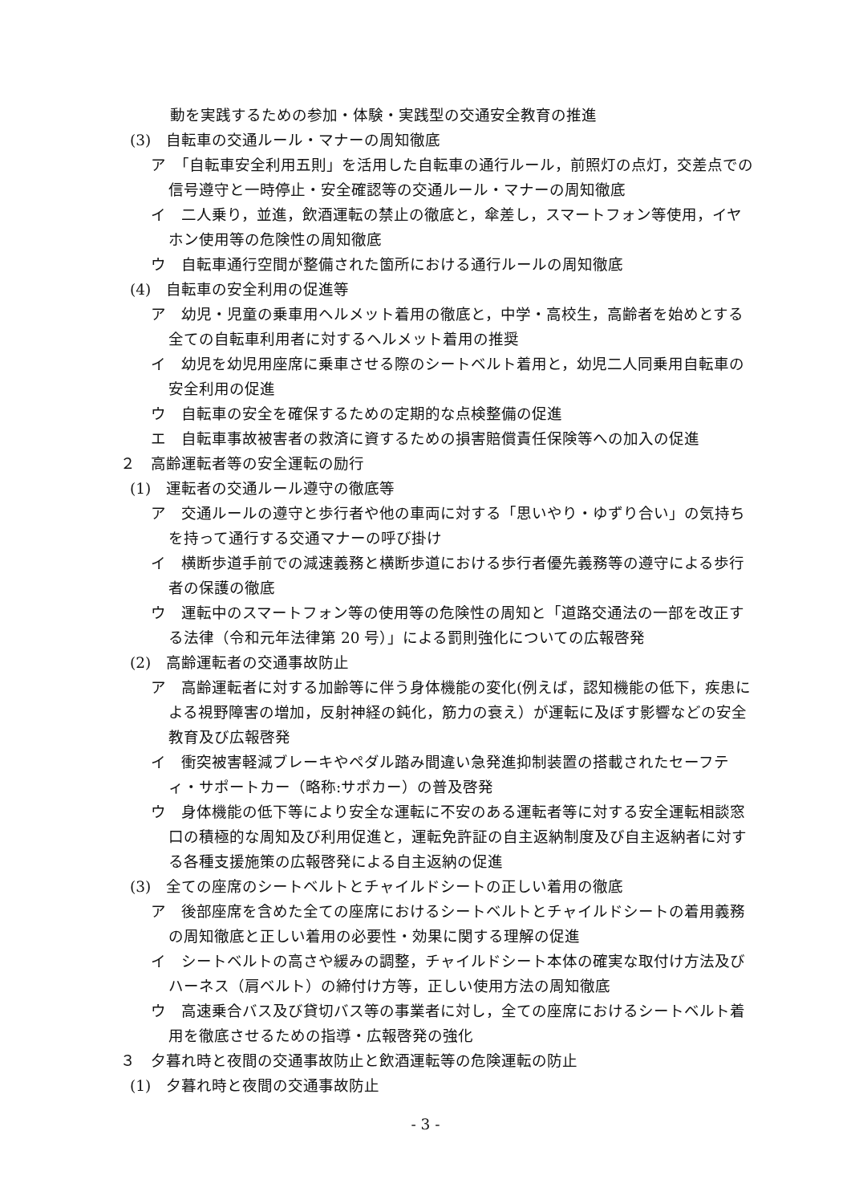動を実践するための参加・体験・実践型の交通安全教育の推進
(3)　自転車の交通ルール・マナーの周知徹底
ア　「自転車安全利用五則」を活用した自転車の通行ルール，前照灯の点灯，交差点での信号遵守と一時停止・安全確認等の交通ルール・マナーの周知徹底
イ　二人乗り，並進，飲酒運転の禁止の徹底と，傘差し，スマートフォン等使用，イヤホン使用等の危険性の周知徹底
ウ　自転車通行空間が整備された箇所における通行ルールの周知徹底
(4)　自転車の安全利用の促進等
ア　幼児・児童の乗車用ヘルメット着用の徹底と，中学・高校生，高齢者を始めとする全ての自転車利用者に対するヘルメット着用の推奨
イ　幼児を幼児用座席に乗車させる際のシートベルト着用と，幼児二人同乗用自転車の安全利用の促進
ウ　自転車の安全を確保するための定期的な点検整備の促進
エ　自転車事故被害者の救済に資するための損害賠償責任保険等への加入の促進
２　高齢運転者等の安全運転の励行
(1)　運転者の交通ルール遵守の徹底等
ア　交通ルールの遵守と歩行者や他の車両に対する「思いやり・ゆずり合い」の気持ちを持って通行する交通マナーの呼び掛け
イ　横断歩道手前での減速義務と横断歩道における歩行者優先義務等の遵守による歩行者の保護の徹底
ウ　運転中のスマートフォン等の使用等の危険性の周知と「道路交通法の一部を改正する法律（令和元年法律第 20 号）」による罰則強化についての広報啓発
(2)　高齢運転者の交通事故防止
ア　高齢運転者に対する加齢等に伴う身体機能の変化(例えば，認知機能の低下，疾患による視野障害の増加，反射神経の鈍化，筋力の衰え）が運転に及ぼす影響などの安全教育及び広報啓発
イ　衝突被害軽減ブレーキやペダル踏み間違い急発進抑制装置の搭載されたセーフティ・サポートカー（略称:サポカー）の普及啓発
ウ　身体機能の低下等により安全な運転に不安のある運転者等に対する安全運転相談窓口の積極的な周知及び利用促進と，運転免許証の自主返納制度及び自主返納者に対する各種支援施策の広報啓発による自主返納の促進
(3)　全ての座席のシートベルトとチャイルドシートの正しい着用の徹底
ア　後部座席を含めた全ての座席におけるシートベルトとチャイルドシートの着用義務の周知徹底と正しい着用の必要性・効果に関する理解の促進
イ　シートベルトの高さや緩みの調整，チャイルドシート本体の確実な取付け方法及びハーネス（肩ベルト）の締付け方等，正しい使用方法の周知徹底
ウ　高速乗合バス及び貸切バス等の事業者に対し，全ての座席におけるシートベルト着用を徹底させるための指導・広報啓発の強化
３　夕暮れ時と夜間の交通事故防止と飲酒運転等の危険運転の防止
(1)　夕暮れ時と夜間の交通事故防止
- 3 -